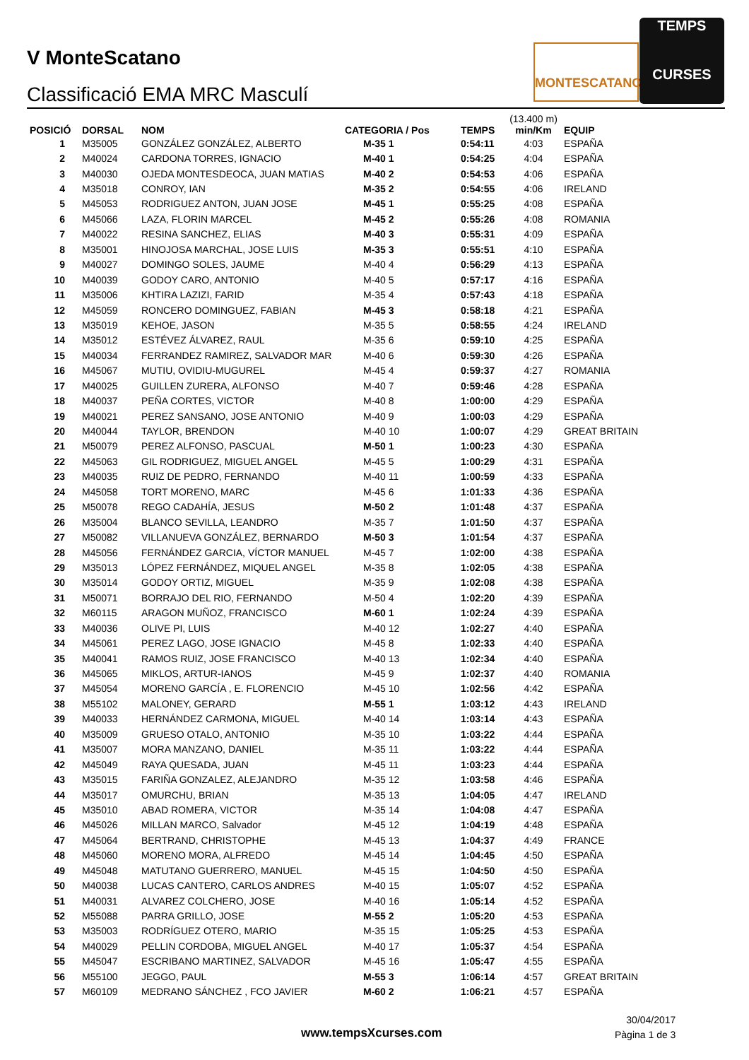V MonteScatano
Classificació EMA MRC Masculí
MONTESCATANO
TEMPS
CURSES
| POSICIÓ | DORSAL | NOM | CATEGORIA / Pos | TEMPS | (13.400 m) min/Km | EQUIP |
| --- | --- | --- | --- | --- | --- | --- |
| 1 | M35005 | GONZÁLEZ GONZÁLEZ, ALBERTO | M-35 1 | 0:54:11 | 4:03 | ESPAÑA |
| 2 | M40024 | CARDONA TORRES, IGNACIO | M-40 1 | 0:54:25 | 4:04 | ESPAÑA |
| 3 | M40030 | OJEDA MONTESDEOCA, JUAN MATIAS | M-40 2 | 0:54:53 | 4:06 | ESPAÑA |
| 4 | M35018 | CONROY, IAN | M-35 2 | 0:54:55 | 4:06 | IRELAND |
| 5 | M45053 | RODRIGUEZ ANTON, JUAN JOSE | M-45 1 | 0:55:25 | 4:08 | ESPAÑA |
| 6 | M45066 | LAZA, FLORIN MARCEL | M-45 2 | 0:55:26 | 4:08 | ROMANIA |
| 7 | M40022 | RESINA SANCHEZ, ELIAS | M-40 3 | 0:55:31 | 4:09 | ESPAÑA |
| 8 | M35001 | HINOJOSA MARCHAL, JOSE LUIS | M-35 3 | 0:55:51 | 4:10 | ESPAÑA |
| 9 | M40027 | DOMINGO SOLES, JAUME | M-40 4 | 0:56:29 | 4:13 | ESPAÑA |
| 10 | M40039 | GODOY CARO, ANTONIO | M-40 5 | 0:57:17 | 4:16 | ESPAÑA |
| 11 | M35006 | KHTIRA LAZIZI, FARID | M-35 4 | 0:57:43 | 4:18 | ESPAÑA |
| 12 | M45059 | RONCERO DOMINGUEZ, FABIAN | M-45 3 | 0:58:18 | 4:21 | ESPAÑA |
| 13 | M35019 | KEHOE, JASON | M-35 5 | 0:58:55 | 4:24 | IRELAND |
| 14 | M35012 | ESTÉVEZ ÁLVAREZ, RAUL | M-35 6 | 0:59:10 | 4:25 | ESPAÑA |
| 15 | M40034 | FERRANDEZ RAMIREZ, SALVADOR MAR | M-40 6 | 0:59:30 | 4:26 | ESPAÑA |
| 16 | M45067 | MUTIU, OVIDIU-MUGUREL | M-45 4 | 0:59:37 | 4:27 | ROMANIA |
| 17 | M40025 | GUILLEN ZURERA, ALFONSO | M-40 7 | 0:59:46 | 4:28 | ESPAÑA |
| 18 | M40037 | PEÑA CORTES, VICTOR | M-40 8 | 1:00:00 | 4:29 | ESPAÑA |
| 19 | M40021 | PEREZ SANSANO, JOSE ANTONIO | M-40 9 | 1:00:03 | 4:29 | ESPAÑA |
| 20 | M40044 | TAYLOR, BRENDON | M-40 10 | 1:00:07 | 4:29 | GREAT BRITAIN |
| 21 | M50079 | PEREZ ALFONSO, PASCUAL | M-50 1 | 1:00:23 | 4:30 | ESPAÑA |
| 22 | M45063 | GIL RODRIGUEZ, MIGUEL ANGEL | M-45 5 | 1:00:29 | 4:31 | ESPAÑA |
| 23 | M40035 | RUIZ DE PEDRO, FERNANDO | M-40 11 | 1:00:59 | 4:33 | ESPAÑA |
| 24 | M45058 | TORT MORENO, MARC | M-45 6 | 1:01:33 | 4:36 | ESPAÑA |
| 25 | M50078 | REGO CADAHÍA, JESUS | M-50 2 | 1:01:48 | 4:37 | ESPAÑA |
| 26 | M35004 | BLANCO SEVILLA, LEANDRO | M-35 7 | 1:01:50 | 4:37 | ESPAÑA |
| 27 | M50082 | VILLANUEVA GONZÁLEZ, BERNARDO | M-50 3 | 1:01:54 | 4:37 | ESPAÑA |
| 28 | M45056 | FERNÁNDEZ GARCIA, VÍCTOR MANUEL | M-45 7 | 1:02:00 | 4:38 | ESPAÑA |
| 29 | M35013 | LÓPEZ FERNÁNDEZ, MIQUEL ANGEL | M-35 8 | 1:02:05 | 4:38 | ESPAÑA |
| 30 | M35014 | GODOY ORTIZ, MIGUEL | M-35 9 | 1:02:08 | 4:38 | ESPAÑA |
| 31 | M50071 | BORRAJO DEL RIO, FERNANDO | M-50 4 | 1:02:20 | 4:39 | ESPAÑA |
| 32 | M60115 | ARAGON MUÑOZ, FRANCISCO | M-60 1 | 1:02:24 | 4:39 | ESPAÑA |
| 33 | M40036 | OLIVE PI, LUIS | M-40 12 | 1:02:27 | 4:40 | ESPAÑA |
| 34 | M45061 | PEREZ LAGO, JOSE IGNACIO | M-45 8 | 1:02:33 | 4:40 | ESPAÑA |
| 35 | M40041 | RAMOS RUIZ, JOSE FRANCISCO | M-40 13 | 1:02:34 | 4:40 | ESPAÑA |
| 36 | M45065 | MIKLOS, ARTUR-IANOS | M-45 9 | 1:02:37 | 4:40 | ROMANIA |
| 37 | M45054 | MORENO GARCÍA , E. FLORENCIO | M-45 10 | 1:02:56 | 4:42 | ESPAÑA |
| 38 | M55102 | MALONEY, GERARD | M-55 1 | 1:03:12 | 4:43 | IRELAND |
| 39 | M40033 | HERNÁNDEZ CARMONA, MIGUEL | M-40 14 | 1:03:14 | 4:43 | ESPAÑA |
| 40 | M35009 | GRUESO OTALO, ANTONIO | M-35 10 | 1:03:22 | 4:44 | ESPAÑA |
| 41 | M35007 | MORA MANZANO, DANIEL | M-35 11 | 1:03:22 | 4:44 | ESPAÑA |
| 42 | M45049 | RAYA QUESADA, JUAN | M-45 11 | 1:03:23 | 4:44 | ESPAÑA |
| 43 | M35015 | FARIÑA GONZALEZ, ALEJANDRO | M-35 12 | 1:03:58 | 4:46 | ESPAÑA |
| 44 | M35017 | OMURCHU, BRIAN | M-35 13 | 1:04:05 | 4:47 | IRELAND |
| 45 | M35010 | ABAD ROMERA, VICTOR | M-35 14 | 1:04:08 | 4:47 | ESPAÑA |
| 46 | M45026 | MILLAN MARCO, Salvador | M-45 12 | 1:04:19 | 4:48 | ESPAÑA |
| 47 | M45064 | BERTRAND, CHRISTOPHE | M-45 13 | 1:04:37 | 4:49 | FRANCE |
| 48 | M45060 | MORENO MORA, ALFREDO | M-45 14 | 1:04:45 | 4:50 | ESPAÑA |
| 49 | M45048 | MATUTANO GUERRERO, MANUEL | M-45 15 | 1:04:50 | 4:50 | ESPAÑA |
| 50 | M40038 | LUCAS CANTERO, CARLOS ANDRES | M-40 15 | 1:05:07 | 4:52 | ESPAÑA |
| 51 | M40031 | ALVAREZ COLCHERO, JOSE | M-40 16 | 1:05:14 | 4:52 | ESPAÑA |
| 52 | M55088 | PARRA GRILLO, JOSE | M-55 2 | 1:05:20 | 4:53 | ESPAÑA |
| 53 | M35003 | RODRÍGUEZ OTERO, MARIO | M-35 15 | 1:05:25 | 4:53 | ESPAÑA |
| 54 | M40029 | PELLIN CORDOBA, MIGUEL ANGEL | M-40 17 | 1:05:37 | 4:54 | ESPAÑA |
| 55 | M45047 | ESCRIBANO MARTINEZ, SALVADOR | M-45 16 | 1:05:47 | 4:55 | ESPAÑA |
| 56 | M55100 | JEGGO, PAUL | M-55 3 | 1:06:14 | 4:57 | GREAT BRITAIN |
| 57 | M60109 | MEDRANO SÁNCHEZ , FCO JAVIER | M-60 2 | 1:06:21 | 4:57 | ESPAÑA |
www.tempsXcurses.com
30/04/2017
Pàgina 1 de 3